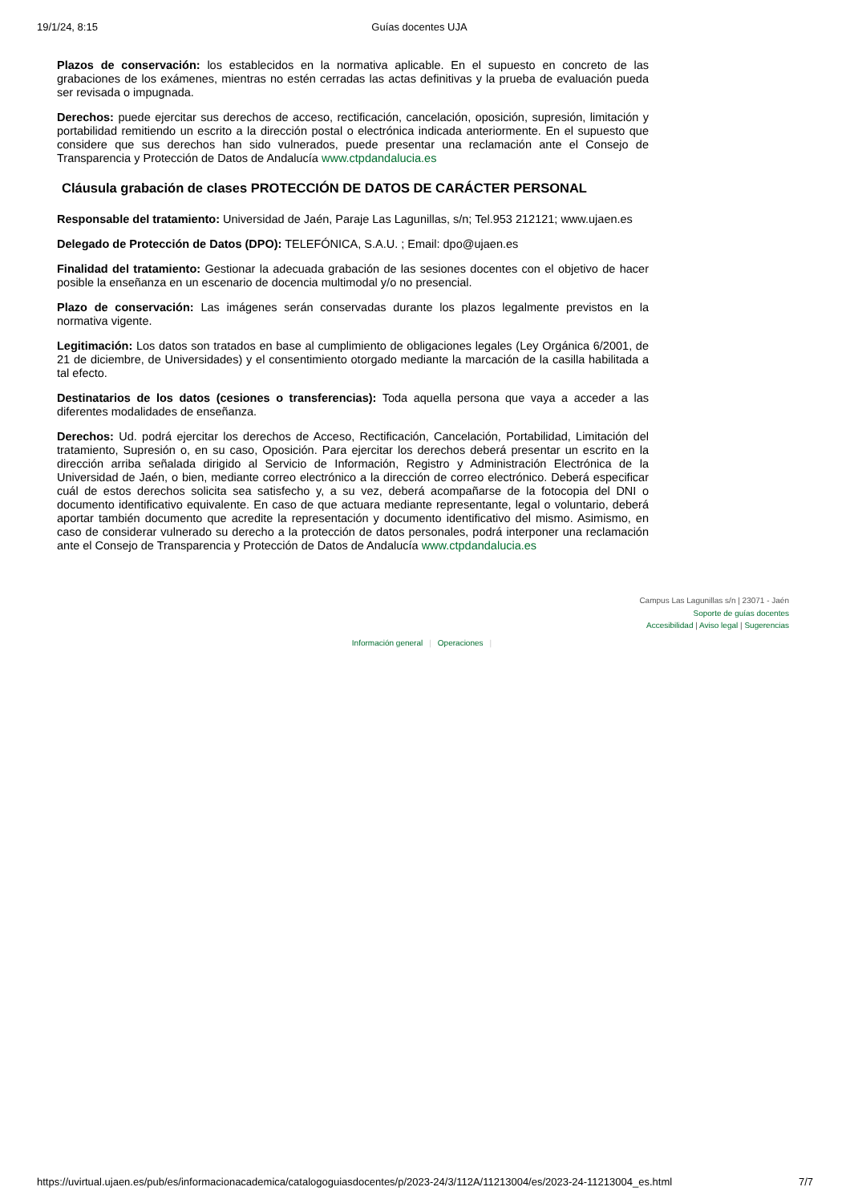19/1/24, 8:15 Guías docentes UJA
Plazos de conservación: los establecidos en la normativa aplicable. En el supuesto en concreto de las grabaciones de los exámenes, mientras no estén cerradas las actas definitivas y la prueba de evaluación pueda ser revisada o impugnada.
Derechos: puede ejercitar sus derechos de acceso, rectificación, cancelación, oposición, supresión, limitación y portabilidad remitiendo un escrito a la dirección postal o electrónica indicada anteriormente. En el supuesto que considere que sus derechos han sido vulnerados, puede presentar una reclamación ante el Consejo de Transparencia y Protección de Datos de Andalucía www.ctpdandalucia.es
Cláusula grabación de clases PROTECCIÓN DE DATOS DE CARÁCTER PERSONAL
Responsable del tratamiento: Universidad de Jaén, Paraje Las Lagunillas, s/n; Tel.953 212121; www.ujaen.es
Delegado de Protección de Datos (DPO): TELEFÓNICA, S.A.U. ; Email: dpo@ujaen.es
Finalidad del tratamiento: Gestionar la adecuada grabación de las sesiones docentes con el objetivo de hacer posible la enseñanza en un escenario de docencia multimodal y/o no presencial.
Plazo de conservación: Las imágenes serán conservadas durante los plazos legalmente previstos en la normativa vigente.
Legitimación: Los datos son tratados en base al cumplimiento de obligaciones legales (Ley Orgánica 6/2001, de 21 de diciembre, de Universidades) y el consentimiento otorgado mediante la marcación de la casilla habilitada a tal efecto.
Destinatarios de los datos (cesiones o transferencias): Toda aquella persona que vaya a acceder a las diferentes modalidades de enseñanza.
Derechos: Ud. podrá ejercitar los derechos de Acceso, Rectificación, Cancelación, Portabilidad, Limitación del tratamiento, Supresión o, en su caso, Oposición. Para ejercitar los derechos deberá presentar un escrito en la dirección arriba señalada dirigido al Servicio de Información, Registro y Administración Electrónica de la Universidad de Jaén, o bien, mediante correo electrónico a la dirección de correo electrónico. Deberá especificar cuál de estos derechos solicita sea satisfecho y, a su vez, deberá acompañarse de la fotocopia del DNI o documento identificativo equivalente. En caso de que actuara mediante representante, legal o voluntario, deberá aportar también documento que acredite la representación y documento identificativo del mismo. Asimismo, en caso de considerar vulnerado su derecho a la protección de datos personales, podrá interponer una reclamación ante el Consejo de Transparencia y Protección de Datos de Andalucía www.ctpdandalucia.es
Campus Las Lagunillas s/n | 23071 - Jaén
Soporte de guías docentes
Accesibilidad | Aviso legal | Sugerencias
Información general | Operaciones |
https://uvirtual.ujaen.es/pub/es/informacionacademica/catalogoguiasdocentes/p/2023-24/3/112A/11213004/es/2023-24-11213004_es.html 7/7